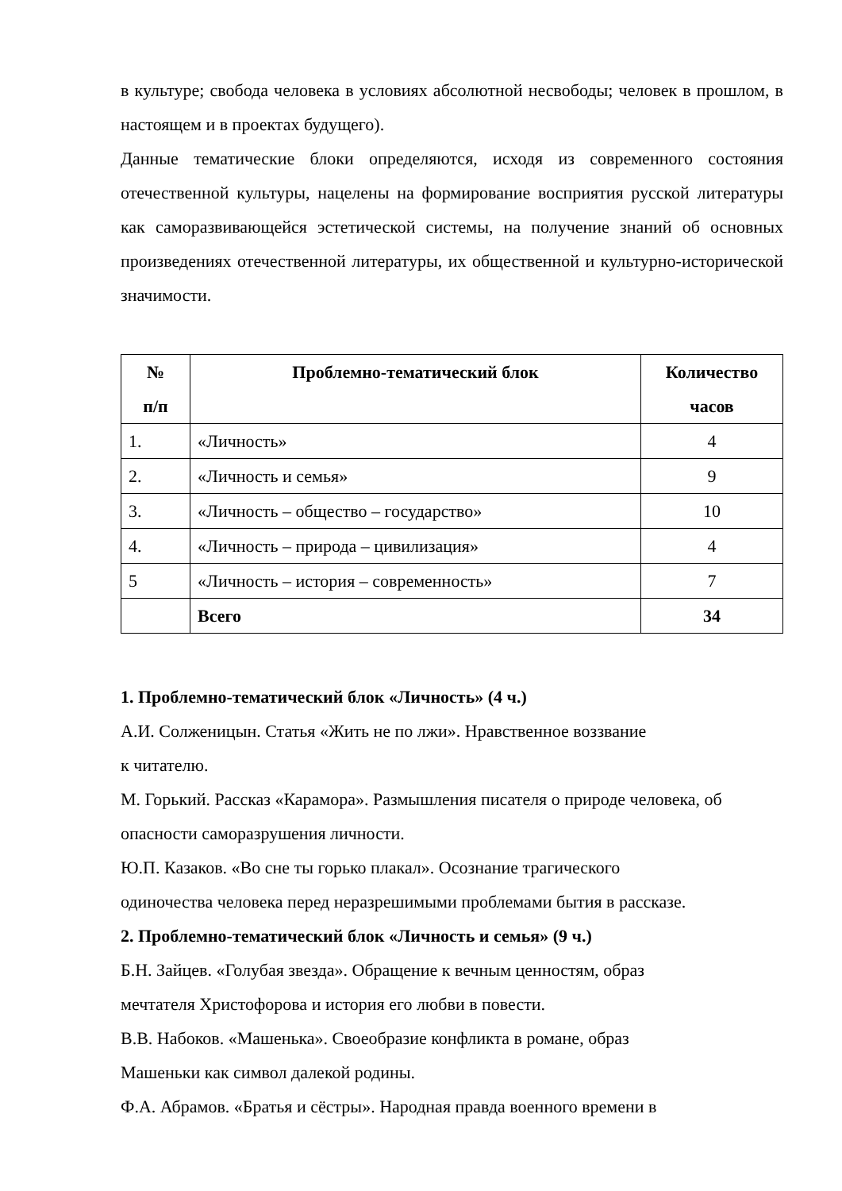в культуре; свобода человека в условиях абсолютной несвободы; человек в прошлом, в настоящем и в проектах будущего).
Данные тематические блоки определяются, исходя из современного состояния отечественной культуры, нацелены на формирование восприятия русской литературы как саморазвивающейся эстетической системы, на получение знаний об основных произведениях отечественной литературы, их общественной и культурно-исторической значимости.
| № п/п | Проблемно-тематический блок | Количество часов |
| --- | --- | --- |
| 1. | «Личность» | 4 |
| 2. | «Личность и семья» | 9 |
| 3. | «Личность – общество – государство» | 10 |
| 4. | «Личность – природа – цивилизация» | 4 |
| 5 | «Личность – история – современность» | 7 |
| | Всего | 34 |
1. Проблемно-тематический блок «Личность» (4 ч.)
А.И. Солженицын. Статья «Жить не по лжи». Нравственное воззвание
к читателю.
М. Горький. Рассказ «Карамора». Размышления писателя о природе человека, об опасности саморазрушения личности.
Ю.П. Казаков. «Во сне ты горько плакал». Осознание трагического
одиночества человека перед неразрешимыми проблемами бытия в рассказе.
2. Проблемно-тематический блок «Личность и семья» (9 ч.)
Б.Н. Зайцев. «Голубая звезда». Обращение к вечным ценностям, образ
мечтателя Христофорова и история его любви в повести.
В.В. Набоков. «Машенька». Своеобразие конфликта в романе, образ
Машеньки как символ далекой родины.
Ф.А. Абрамов. «Братья и сёстры». Народная правда военного времени в